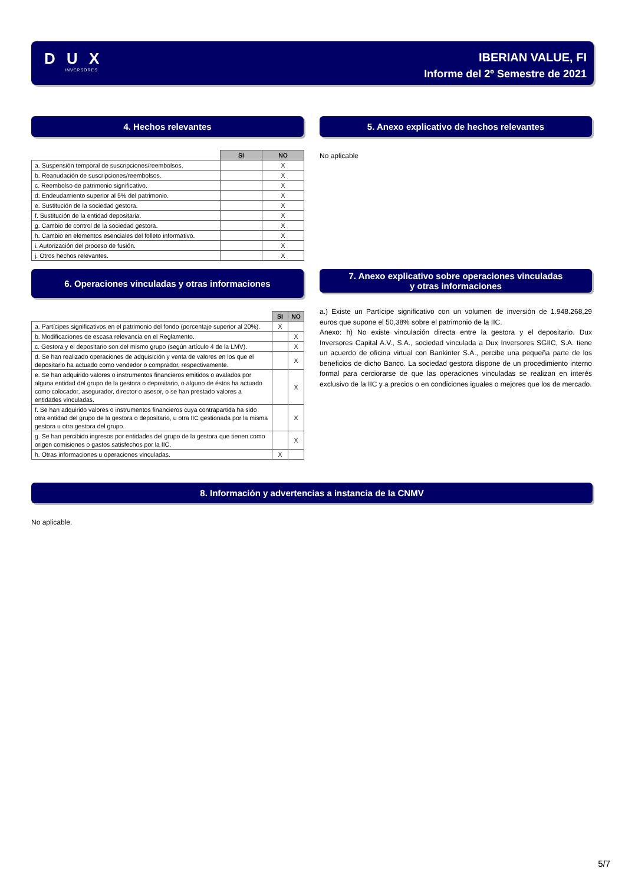D U X
INVERSORES
IBERIAN VALUE, FI
Informe del 2º Semestre de 2021
4. Hechos relevantes
| | SI | NO |
| a. Suspensión temporal de suscripciones/reembolsos. | | X |
| b. Reanudación de suscripciones/reembolsos. | | X |
| c. Reembolso de patrimonio significativo. | | X |
| d. Endeudamiento superior al 5% del patrimonio. | | X |
| e. Sustitución de la sociedad gestora. | | X |
| f. Sustitución de la entidad depositaria. | | X |
| g. Cambio de control de la sociedad gestora. | | X |
| h. Cambio en elementos esenciales del folleto informativo. | | X |
| i. Autorización del proceso de fusión. | | X |
| j. Otros hechos relevantes. | | X |
5. Anexo explicativo de hechos relevantes
No aplicable
6. Operaciones vinculadas y otras informaciones
| | SI | NO |
| a. Partícipes significativos en el patrimonio del fondo (porcentaje superior al 20%). | X | |
| b. Modificaciones de escasa relevancia en el Reglamento. | | X |
| c. Gestora y el depositario son del mismo grupo (según artículo 4 de la LMV). | | X |
| d. Se han realizado operaciones de adquisición y venta de valores en los que el depositario ha actuado como vendedor o comprador, respectivamente. | | X |
| e. Se han adquirido valores o instrumentos financieros emitidos o avalados por alguna entidad del grupo de la gestora o depositario, o alguno de éstos ha actuado como colocador, asegurador, director o asesor, o se han prestado valores a entidades vinculadas. | | X |
| f. Se han adquirido valores o instrumentos financieros cuya contrapartida ha sido otra entidad del grupo de la gestora o depositario, u otra IIC gestionada por la misma gestora u otra gestora del grupo. | | X |
| g. Se han percibido ingresos por entidades del grupo de la gestora que tienen como origen comisiones o gastos satisfechos por la IIC. | | X |
| h. Otras informaciones u operaciones vinculadas. | X | |
7. Anexo explicativo sobre operaciones vinculadas
y otras informaciones
a.) Existe un Partícipe significativo con un volumen de inversión de 1.948.268,29 euros que supone el 50,38% sobre el patrimonio de la IIC.
Anexo: h) No existe vinculación directa entre la gestora y el depositario. Dux Inversores Capital A.V., S.A., sociedad vinculada a Dux Inversores SGIIC, S.A. tiene un acuerdo de oficina virtual con Bankinter S.A., percibe una pequeña parte de los beneficios de dicho Banco. La sociedad gestora dispone de un procedimiento interno formal para cerciorarse de que las operaciones vinculadas se realizan en interés exclusivo de la IIC y a precios o en condiciones iguales o mejores que los de mercado.
8. Información y advertencias a instancia de la CNMV
No aplicable.
5/7